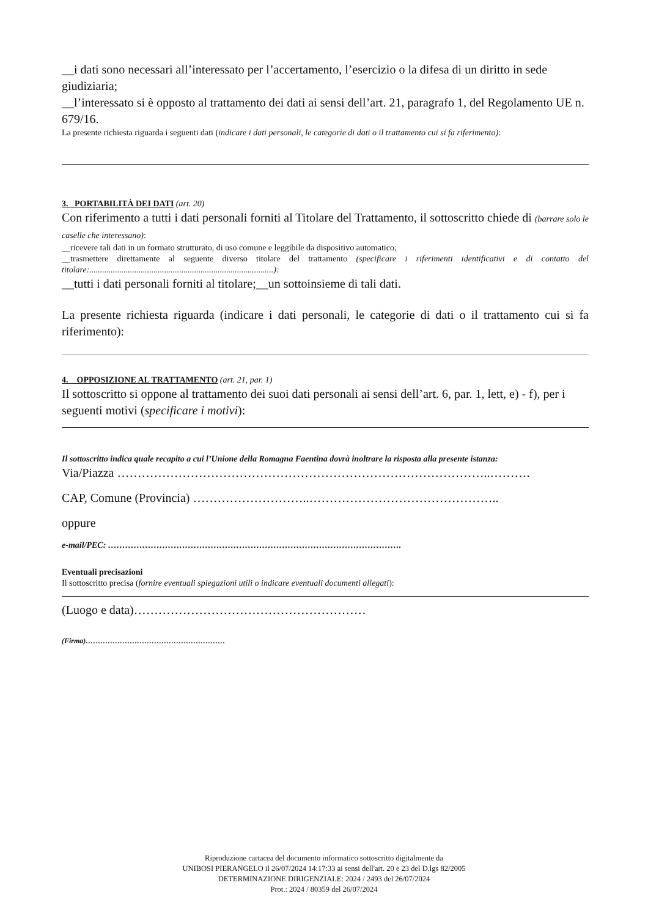__i dati sono necessari all’interessato per l’accertamento, l’esercizio o la difesa di un diritto in sede giudiziaria;
__l’interessato si è opposto al trattamento dei dati ai sensi dell’art. 21, paragrafo 1, del Regolamento UE n. 679/16.
La presente richiesta riguarda i seguenti dati (indicare i dati personali, le categorie di dati o il trattamento cui si fa riferimento):
3. PORTABILITÀ DEI DATI (art. 20)
Con riferimento a tutti i dati personali forniti al Titolare del Trattamento, il sottoscritto chiede di (barrare solo le caselle che interessano):
__ricevere tali dati in un formato strutturato, di uso comune e leggibile da dispositivo automatico;
__trasmettere direttamente al seguente diverso titolare del trattamento (specificare i riferimenti identificativi e di contatto del titolare:......................................................................................):
__tutti i dati personali forniti al titolare;__un sottoinsieme di tali dati.
La presente richiesta riguarda (indicare i dati personali, le categorie di dati o il trattamento cui si fa riferimento):
4. OPPOSIZIONE AL TRATTAMENTO (art. 21, par. 1)
Il sottoscritto si oppone al trattamento dei suoi dati personali ai sensi dell’art. 6, par. 1, lett, e) - f), per i seguenti motivi (specificare i motivi):
Il sottoscritto indica quale recapito a cui l’Unione della Romagna Faentina dovrà inoltrare la risposta alla presente istanza:
Via/Piazza ………………………………………………………………………………..……….
CAP, Comune (Provincia) ………………………..………………………………………..
oppure
e-mail/PEC: ………………………………………………………………………………………….
Eventuali precisazioni
Il sottoscritto precisa (fornire eventuali spiegazioni utili o indicare eventuali documenti allegati):
(Luogo e data)…………………………………………………
(Firma)…………………………………………………
Riproduzione cartacea del documento informatico sottoscritto digitalmente da
UNIBOSI PIERANGELO il 26/07/2024 14:17:33 ai sensi dell'art. 20 e 23 del D.lgs 82/2005
DETERMINAZIONE DIRIGENZIALE: 2024 / 2493 del 26/07/2024
Prot.: 2024 / 80359 del 26/07/2024